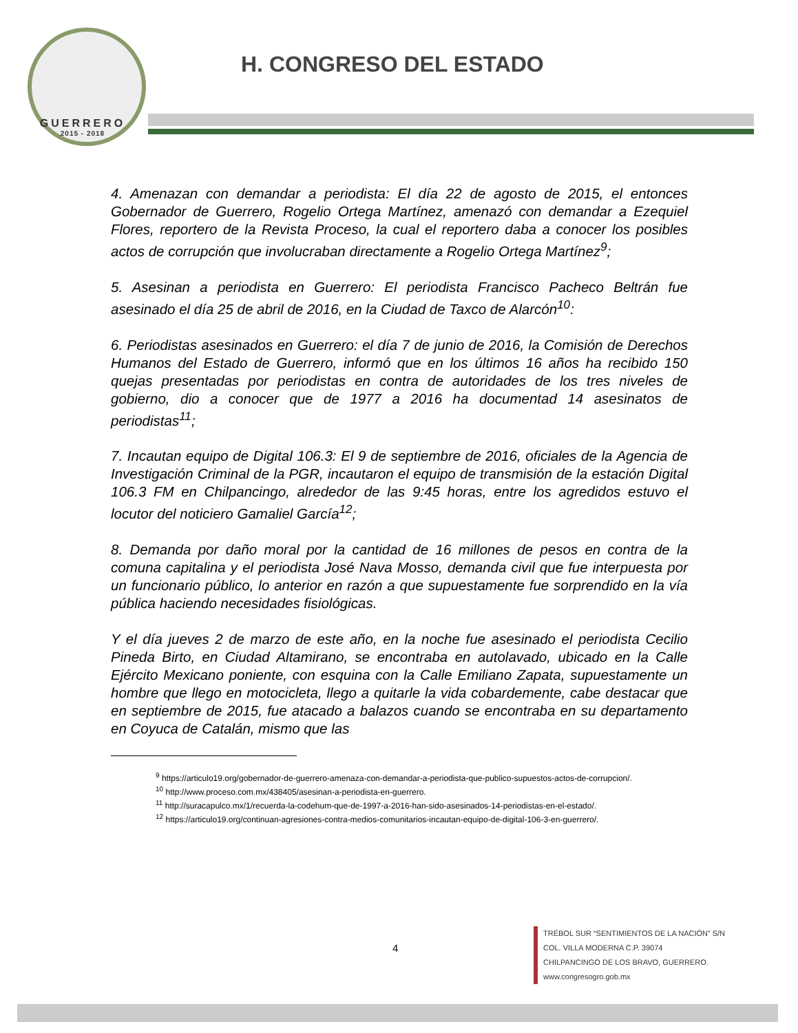GUERRERO
2015 - 2018
H. CONGRESO DEL ESTADO
4. Amenazan con demandar a periodista: El día 22 de agosto de 2015, el entonces Gobernador de Guerrero, Rogelio Ortega Martínez, amenazó con demandar a Ezequiel Flores, reportero de la Revista Proceso, la cual el reportero daba a conocer los posibles actos de corrupción que involucraban directamente a Rogelio Ortega Martínez<sup>9</sup>;
5. Asesinan a periodista en Guerrero: El periodista Francisco Pacheco Beltrán fue asesinado el día 25 de abril de 2016, en la Ciudad de Taxco de Alarcón<sup>10</sup>:
6. Periodistas asesinados en Guerrero: el día 7 de junio de 2016, la Comisión de Derechos Humanos del Estado de Guerrero, informó que en los últimos 16 años ha recibido 150 quejas presentadas por periodistas en contra de autoridades de los tres niveles de gobierno, dio a conocer que de 1977 a 2016 ha documentad 14 asesinatos de periodistas<sup>11</sup>;
7. Incautan equipo de Digital 106.3: El 9 de septiembre de 2016, oficiales de la Agencia de Investigación Criminal de la PGR, incautaron el equipo de transmisión de la estación Digital 106.3 FM en Chilpancingo, alrededor de las 9:45 horas, entre los agredidos estuvo el locutor del noticiero Gamaliel García<sup>12</sup>;
8. Demanda por daño moral por la cantidad de 16 millones de pesos en contra de la comuna capitalina y el periodista José Nava Mosso, demanda civil que fue interpuesta por un funcionario público, lo anterior en razón a que supuestamente fue sorprendido en la vía pública haciendo necesidades fisiológicas.
Y el día jueves 2 de marzo de este año, en la noche fue asesinado el periodista Cecilio Pineda Birto, en Ciudad Altamirano, se encontraba en autolavado, ubicado en la Calle Ejército Mexicano poniente, con esquina con la Calle Emiliano Zapata, supuestamente un hombre que llego en motocicleta, llego a quitarle la vida cobardemente, cabe destacar que en septiembre de 2015, fue atacado a balazos cuando se encontraba en su departamento en Coyuca de Catalán, mismo que las
<sup>9</sup> https://articulo19.org/gobernador-de-guerrero-amenaza-con-demandar-a-periodista-que-publico-supuestos-actos-de-corrupcion/.
<sup>10</sup> http://www.proceso.com.mx/438405/asesinan-a-periodista-en-guerrero.
<sup>11</sup> http://suracapulco.mx/1/recuerda-la-codehum-que-de-1997-a-2016-han-sido-asesinados-14-periodistas-en-el-estado/.
<sup>12</sup> https://articulo19.org/continuan-agresiones-contra-medios-comunitarios-incautan-equipo-de-digital-106-3-en-guerrero/.
4
TRÉBOL SUR “SENTIMIENTOS DE LA NACIÓN” S/N
COL. VILLA MODERNA C.P. 39074
CHILPANCINGO DE LOS BRAVO, GUERRERO.
www.congresogro.gob.mx